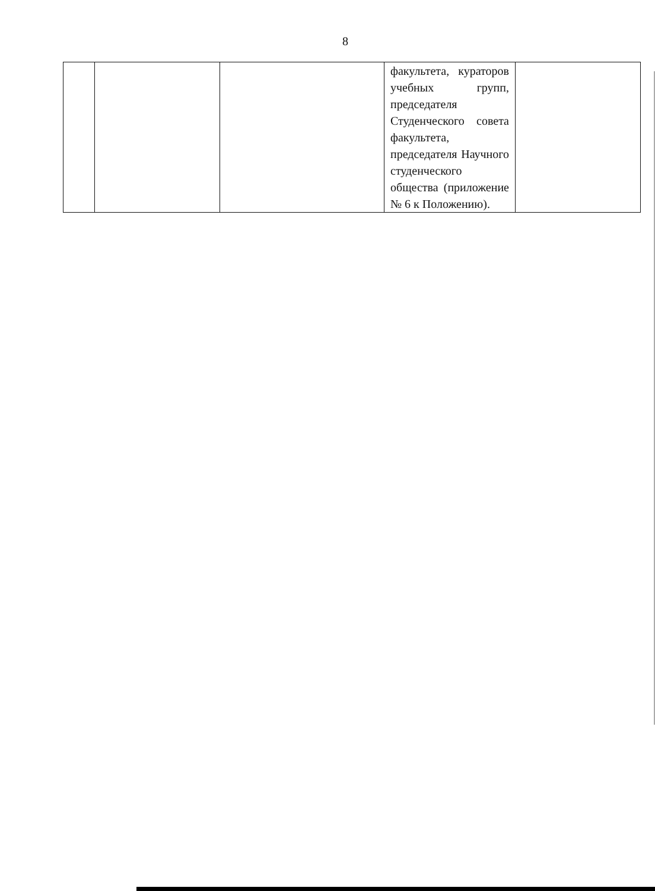8
| | | | факультета, кураторов учебных групп, председателя Студенческого совета факультета, председателя Научного студенческого общества (приложение № 6 к Положению). | |